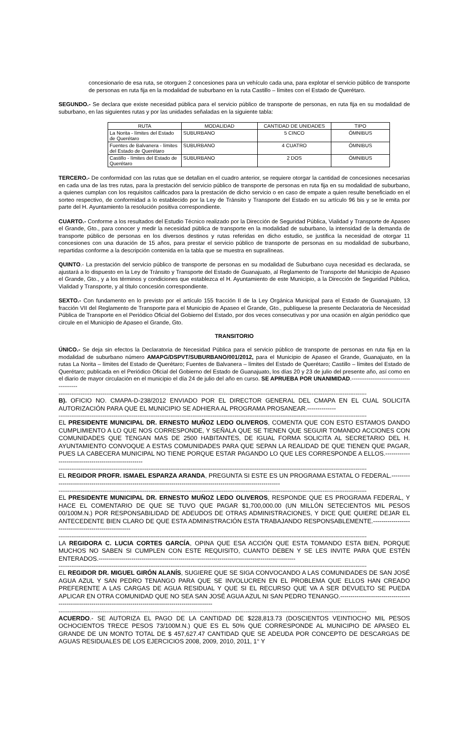concesionario de esa ruta, se otorguen 2 concesiones para un vehículo cada una, para explotar el servicio público de transporte de personas en ruta fija en la modalidad de suburbano en la ruta Castillo – límites con el Estado de Querétaro.
SEGUNDO.- Se declara que existe necesidad pública para el servicio público de transporte de personas, en ruta fija en su modalidad de suburbano, en las siguientes rutas y por las unidades señaladas en la siguiente tabla:
| RUTA | MODALIDAD | CANTIDAD DE UNIDADES | TIPO |
| --- | --- | --- | --- |
| La Norita - límites del Estado de Querétaro | SUBURBANO | 5 CINCO | ÓMNIBUS |
| Fuentes de Balvanera - límites del Estado de Querétaro | SUBURBANO | 4 CUATRO | ÓMNIBUS |
| Castillo - límites del Estado de Querétaro | SUBURBANO | 2 DOS | ÓMNIBUS |
TERCERO.- De conformidad con las rutas que se detallan en el cuadro anterior, se requiere otorgar la cantidad de concesiones necesarias en cada una de las tres rutas, para la prestación del servicio público de transporte de personas en ruta fija en su modalidad de suburbano, a quienes cumplan con los requisitos calificados para la prestación de dicho servicio o en caso de empate a quien resulte beneficiado en el sorteo respectivo, de conformidad a lo establecido por la Ley de Tránsito y Transporte del Estado en su artículo 96 bis y se le emita por parte del H. Ayuntamiento la resolución positiva correspondiente.
CUARTO.- Conforme a los resultados del Estudio Técnico realizado por la Dirección de Seguridad Pública, Vialidad y Transporte de Apaseo el Grande, Gto., para conocer y medir la necesidad pública de transporte en la modalidad de suburbano, la intensidad de la demanda de transporte público de personas en los diversos destinos y rutas referidas en dicho estudio, se justifica la necesidad de otorgar 11 concesiones con una duración de 15 años, para prestar el servicio público de transporte de personas en su modalidad de suburbano, repartidas conforme a la descripción contenida en la tabla que se muestra en supralíneas.
QUINTO.- La prestación del servicio público de transporte de personas en su modalidad de Suburbano cuya necesidad es declarada, se ajustará a lo dispuesto en la Ley de Tránsito y Transporte del Estado de Guanajuato, al Reglamento de Transporte del Municipio de Apaseo el Grande, Gto., y a los términos y condiciones que establezca el H. Ayuntamiento de este Municipio, a la Dirección de Seguridad Pública, Vialidad y Transporte, y al título concesión correspondiente.
SEXTO.- Con fundamento en lo previsto por el artículo 155 fracción II de la Ley Orgánica Municipal para el Estado de Guanajuato, 13 fracción VII del Reglamento de Transporte para el Municipio de Apaseo el Grande, Gto., publíquese la presente Declaratoria de Necesidad Pública de Transporte en el Periódico Oficial del Gobierno del Estado, por dos veces consecutivas y por una ocasión en algún periódico que circule en el Municipio de Apaseo el Grande, Gto.
TRANSITORIO
ÚNICO.- Se deja sin efectos la Declaratoria de Necesidad Pública para el servicio público de transporte de personas en ruta fija en la modalidad de suburbano número AMAPG/DSPVT/SUBURBANO/001/2012, para el Municipio de Apaseo el Grande, Guanajuato, en la rutas La Norita – límites del Estado de Querétaro; Fuentes de Balvanera – límites del Estado de Querétaro; Castillo – límites del Estado de Querétaro; publicada en el Periódico Oficial del Gobierno del Estado de Guanajuato, los días 20 y 23 de julio del presente año, así como en el diario de mayor circulación en el municipio el día 24 de julio del año en curso. SE APRUEBA POR UNANIMIDAD.-----------------------------------------
------------------------------------------------------------------------------------------------------------------------------------------------------------------------
B). OFICIO NO. CMAPA-D-238/2012 ENVIADO POR EL DIRECTOR GENERAL DEL CMAPA EN EL CUAL SOLICITA AUTORIZACIÓN PARA QUE EL MUNICIPIO SE ADHIERA AL PROGRAMA PROSANEAR.--------------
------------------------------------------------------------------------------------------------------------------------------------------------------------------------
EL PRESIDENTE MUNICIPAL DR. ERNESTO MUÑOZ LEDO OLIVEROS, COMENTA QUE CON ESTO ESTAMOS DANDO CUMPLIMIENTO A LO QUE NOS CORRESPONDE, Y SEÑALA QUE SE TIENEN QUE SEGUIR TOMANDO ACCIONES CON COMUNIDADES QUE TENGAN MAS DE 2500 HABITANTES, DE IGUAL FORMA SOLICITA AL SECRETARIO DEL H. AYUNTAMIENTO CONVOQUE A ESTAS COMUNIDADES PARA QUE SEPAN LA REALIDAD DE QUE TIENEN QUE PAGAR, PUES LA CABECERA MUNICIPAL NO TIENE PORQUE ESTAR PAGANDO LO QUE LES CORRESPONDE A ELLOS.-----------------------------------------------------
------------------------------------------------------------------------------------------------------------------------------------------------------------------------
EL REGIDOR PROFR. ISMAEL ESPARZA ARANDA, PREGUNTA SI ESTE ES UN PROGRAMA ESTATAL O FEDERAL.---------------------------------------------------------------------------------------------------------------------
------------------------------------------------------------------------------------------------------------------------------------------------------------------------
EL PRESIDENTE MUNICIPAL DR. ERNESTO MUÑOZ LEDO OLIVEROS, RESPONDE QUE ES PROGRAMA FEDERAL, Y HACE EL COMENTARIO DE QUE SE TUVO QUE PAGAR $1,700,000.00 (UN MILLÓN SETECIENTOS MIL PESOS 00/100M.N.) POR RESPONSABILIDAD DE ADEUDOS DE OTRAS ADMINISTRACIONES, Y DICE QUE QUIERE DEJAR EL ANTECEDENTE BIEN CLARO DE QUE ESTA ADMINISTRACIÓN ESTA TRABAJANDO RESPONSABLEMENTE.-----------------------------------------------------
------------------------------------------------------------------------------------------------------------------------------------------------------------------------
LA REGIDORA C. LUCIA CORTES GARCÍA, OPINA QUE ESA ACCIÓN QUE ESTA TOMANDO ESTA BIEN, PORQUE MUCHOS NO SABEN SI CUMPLEN CON ESTE REQUISITO, CUANTO DEBEN Y SE LES INVITE PARA QUE ESTÉN ENTERADOS.------------------------------------------------------------------------------------------------
------------------------------------------------------------------------------------------------------------------------------------------------------------------------
EL REGIDOR DR. MIGUEL GIRÓN ALANÍS, SUGIERE QUE SE SIGA CONVOCANDO A LAS COMUNIDADES DE SAN JOSÉ AGUA AZUL Y SAN PEDRO TENANGO PARA QUE SE INVOLUCREN EN EL PROBLEMA QUE ELLOS HAN CREADO PREFERENTE A LAS CARGAS DE AGUA RESIDUAL Y QUE SI EL RECURSO QUE VA A SER DEVUELTO SE PUEDA APLICAR EN OTRA COMUNIDAD QUE NO SEA SAN JOSÉ AGUA AZUL NI SAN PEDRO TENANGO.-------------------------------------------------------------------------------------------------------------
------------------------------------------------------------------------------------------------------------------------------------------------------------------------
ACUERDO.- SE AUTORIZA EL PAGO DE LA CANTIDAD DE $228,813.73 (DOSCIENTOS VEINTIOCHO MIL PESOS OCHOCIENTOS TRECE PESOS 73/100M.N.) QUE ES EL 50% QUE CORRESPONDE AL MUNICIPIO DE APASEO EL GRANDE DE UN MONTO TOTAL DE $ 457,627.47 CANTIDAD QUE SE ADEUDA POR CONCEPTO DE DESCARGAS DE AGUAS RESIDUALES DE LOS EJERCICIOS 2008, 2009, 2010, 2011, 1° Y